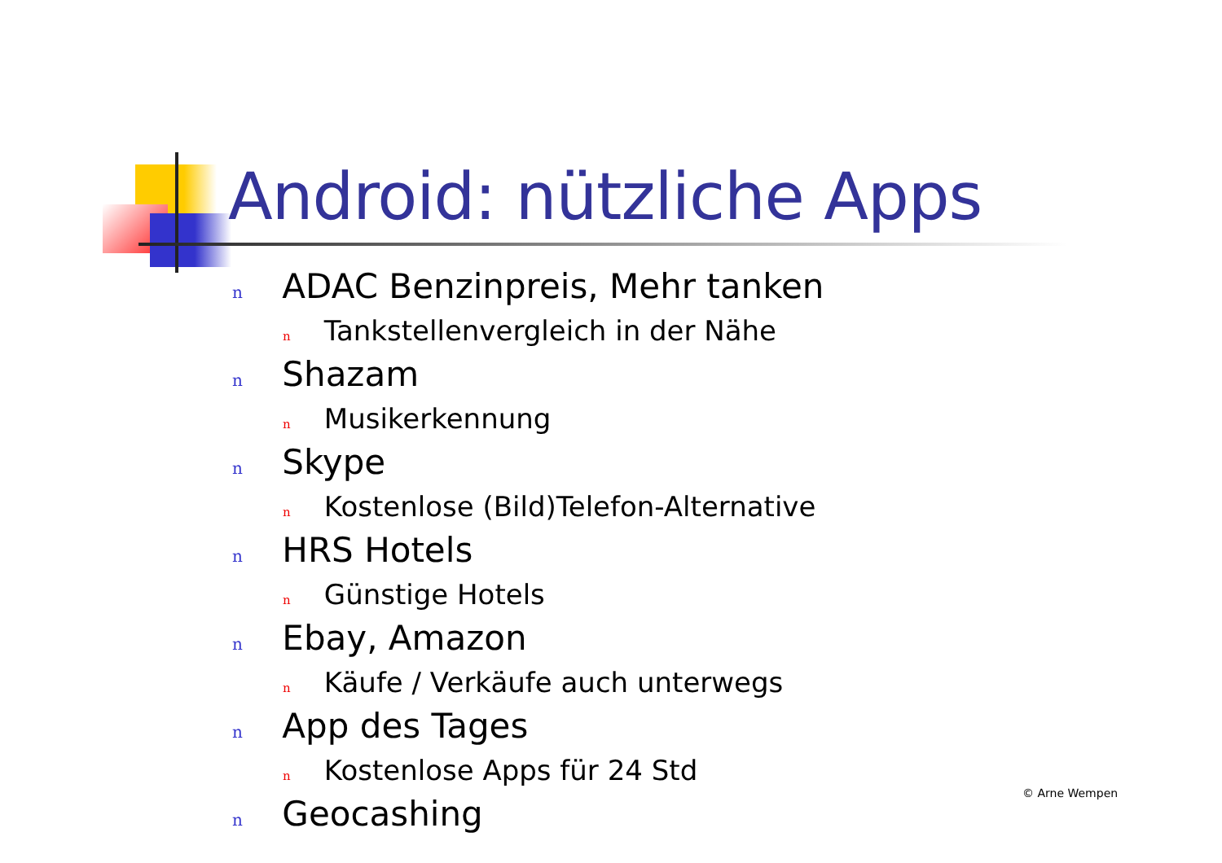Android: nützliche Apps
n ADAC Benzinpreis, Mehr tanken
n Tankstellenvergleich in der Nähe
n Shazam
n Musikerkennung
n Skype
n Kostenlose (Bild)Telefon-Alternative
n HRS Hotels
n Günstige Hotels
n Ebay, Amazon
n Käufe / Verkäufe auch unterwegs
n App des Tages
n Kostenlose Apps für 24 Std
n Geocashing
© Arne Wempen